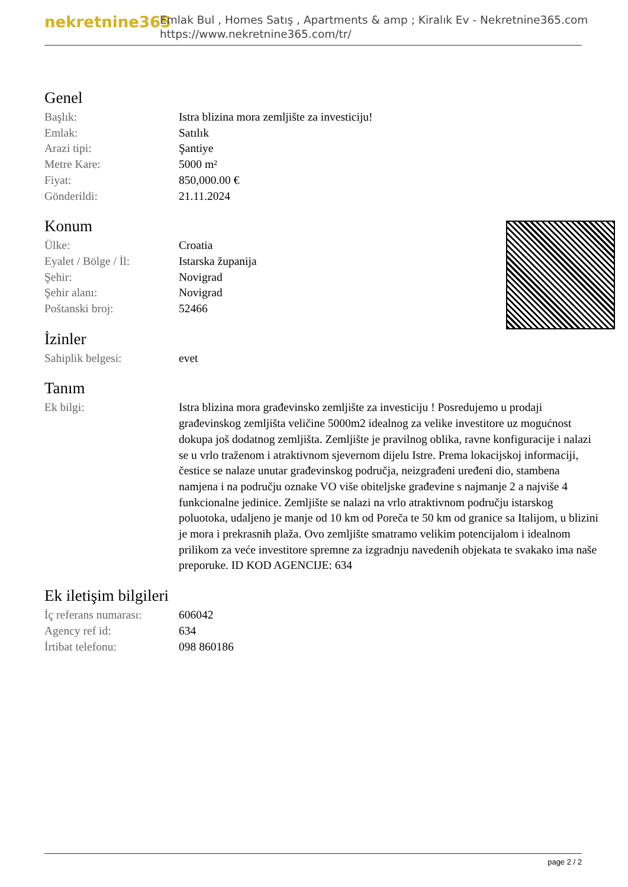nekretnine365
Emlak Bul , Homes Satış , Apartments & amp ; Kiralık Ev - Nekretnine365.com
https://www.nekretnine365.com/tr/
Genel
| Başlık: | Istra blizina mora zemljište za investiciju! |
| Emlak: | Satılık |
| Arazi tipi: | Şantiye |
| Metre Kare: | 5000 m² |
| Fiyat: | 850,000.00 € |
| Gönderildi: | 21.11.2024 |
Konum
| Ülke: | Croatia |
| Eyalet / Bölge / İl: | Istarska županija |
| Şehir: | Novigrad |
| Şehir alanı: | Novigrad |
| Poštanski broj: | 52466 |
İzinler
| Sahiplik belgesi: | evet |
Tanım
| Ek bilgi: | Istra blizina mora građevinsko zemljište za investiciju ! Posredujemo u prodaji građevinskog zemljišta veličine 5000m2 idealnog za velike investitore uz mogućnost dokupa još dodatnog zemljišta. Zemljište je pravilnog oblika, ravne konfiguracije i nalazi se u vrlo traženom i atraktivnom sjevernom dijelu Istre. Prema lokacijskoj informaciji, čestice se nalaze unutar građevinskog područja, neizgrađeni uređeni dio, stambena namjena i na području oznake VO više obiteljske građevine s najmanje 2 a najviše 4 funkcionalne jedinice. Zemljište se nalazi na vrlo atraktivnom području istarskog poluotoka, udaljeno je manje od 10 km od Poreča te 50 km od granice sa Italijom, u blizini je mora i prekrasnih plaža. Ovo zemljište smatramo velikim potencijalom i idealnom prilikom za veće investitore spremne za izgradnju navedenih objekata te svakako ima naše preporuke. ID KOD AGENCIJE: 634 |
Ek iletişim bilgileri
| İç referans numarası: | 606042 |
| Agency ref id: | 634 |
| İrtibat telefonu: | 098 860186 |
page 2 / 2